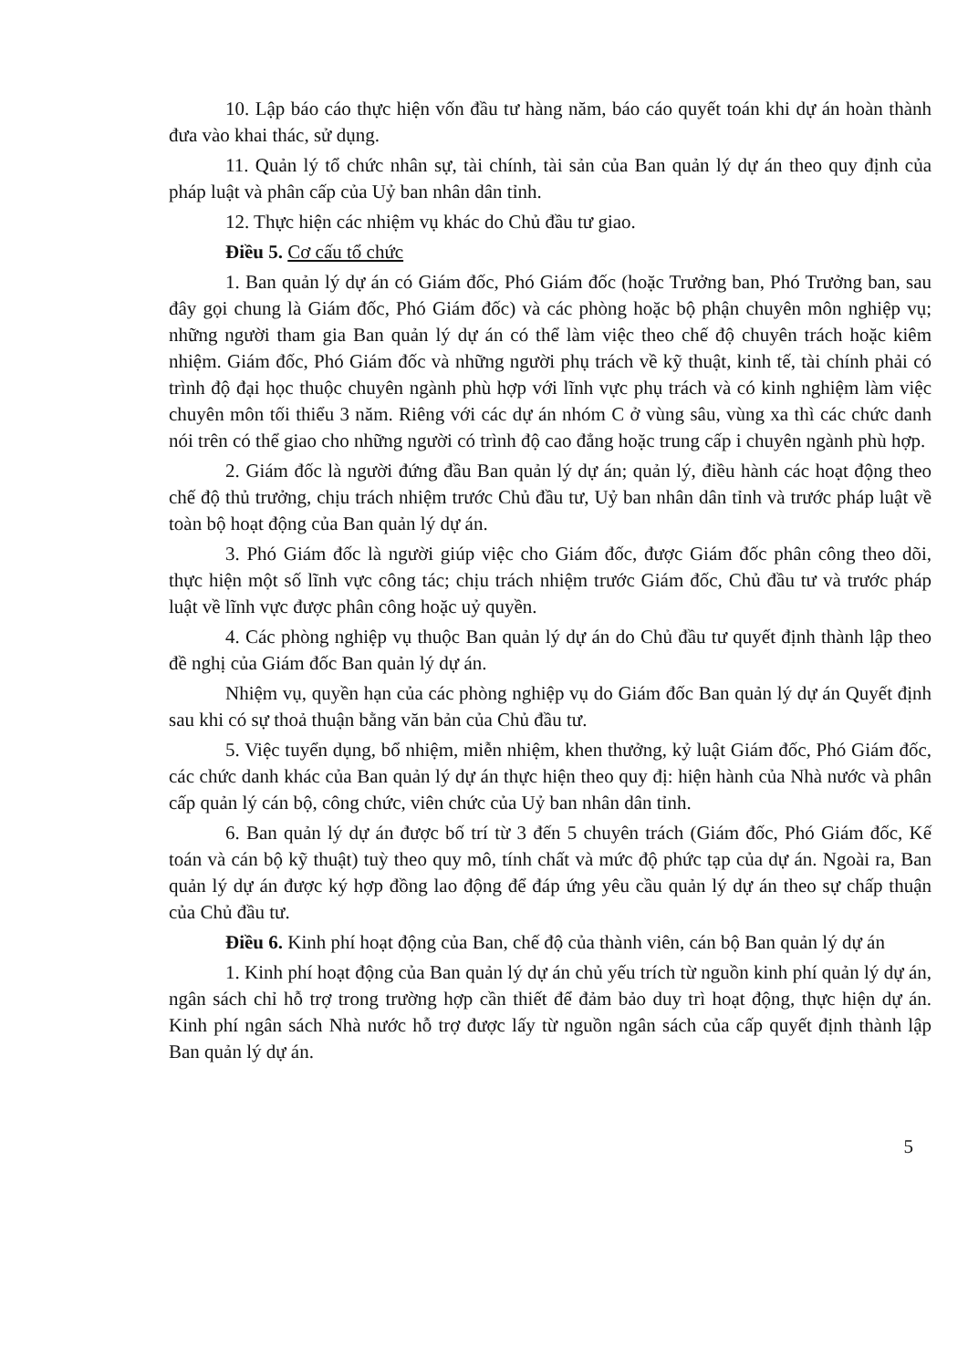10. Lập báo cáo thực hiện vốn đầu tư hàng năm, báo cáo quyết toán khi dự án hoàn thành đưa vào khai thác, sử dụng.
11. Quản lý tổ chức nhân sự, tài chính, tài sản của Ban quản lý dự án theo quy định của pháp luật và phân cấp của Uỷ ban nhân dân tỉnh.
12. Thực hiện các nhiệm vụ khác do Chủ đầu tư giao.
Điều 5. Cơ cấu tổ chức
1. Ban quản lý dự án có Giám đốc, Phó Giám đốc (hoặc Trưởng ban, Phó Trưởng ban, sau đây gọi chung là Giám đốc, Phó Giám đốc) và các phòng hoặc bộ phận chuyên môn nghiệp vụ; những người tham gia Ban quản lý dự án có thể làm việc theo chế độ chuyên trách hoặc kiêm nhiệm. Giám đốc, Phó Giám đốc và những người phụ trách về kỹ thuật, kinh tế, tài chính phải có trình độ đại học thuộc chuyên ngành phù hợp với lĩnh vực phụ trách và có kinh nghiệm làm việc chuyên môn tối thiểu 3 năm. Riêng với các dự án nhóm C ở vùng sâu, vùng xa thì các chức danh nói trên có thể giao cho những người có trình độ cao đẳng hoặc trung cấp i chuyên ngành phù hợp.
2. Giám đốc là người đứng đầu Ban quản lý dự án; quản lý, điều hành các hoạt động theo chế độ thủ trưởng, chịu trách nhiệm trước Chủ đầu tư, Uỷ ban nhân dân tỉnh và trước pháp luật về toàn bộ hoạt động của Ban quản lý dự án.
3. Phó Giám đốc là người giúp việc cho Giám đốc, được Giám đốc phân công theo dõi, thực hiện một số lĩnh vực công tác; chịu trách nhiệm trước Giám đốc, Chủ đầu tư và trước pháp luật về lĩnh vực được phân công hoặc uỷ quyền.
4. Các phòng nghiệp vụ thuộc Ban quản lý dự án do Chủ đầu tư quyết định thành lập theo đề nghị của Giám đốc Ban quản lý dự án.
Nhiệm vụ, quyền hạn của các phòng nghiệp vụ do Giám đốc Ban quản lý dự án Quyết định sau khi có sự thoả thuận bằng văn bản của Chủ đầu tư.
5. Việc tuyển dụng, bổ nhiệm, miễn nhiệm, khen thưởng, kỷ luật Giám đốc, Phó Giám đốc, các chức danh khác của Ban quản lý dự án thực hiện theo quy đị: hiện hành của Nhà nước và phân cấp quản lý cán bộ, công chức, viên chức của Uỷ ban nhân dân tỉnh.
6. Ban quản lý dự án được bố trí từ 3 đến 5 chuyên trách (Giám đốc, Phó Giám đốc, Kế toán và cán bộ kỹ thuật) tuỳ theo quy mô, tính chất và mức độ phức tạp của dự án. Ngoài ra, Ban quản lý dự án được ký hợp đồng lao động để đáp ứng yêu cầu quản lý dự án theo sự chấp thuận của Chủ đầu tư.
Điều 6. Kinh phí hoạt động của Ban, chế độ của thành viên, cán bộ Ban quản lý dự án
1. Kinh phí hoạt động của Ban quản lý dự án chủ yếu trích từ nguồn kinh phí quản lý dự án, ngân sách chỉ hỗ trợ trong trường hợp cần thiết để đảm bảo duy trì hoạt động, thực hiện dự án. Kinh phí ngân sách Nhà nước hỗ trợ được lấy từ nguồn ngân sách của cấp quyết định thành lập Ban quản lý dự án.
5